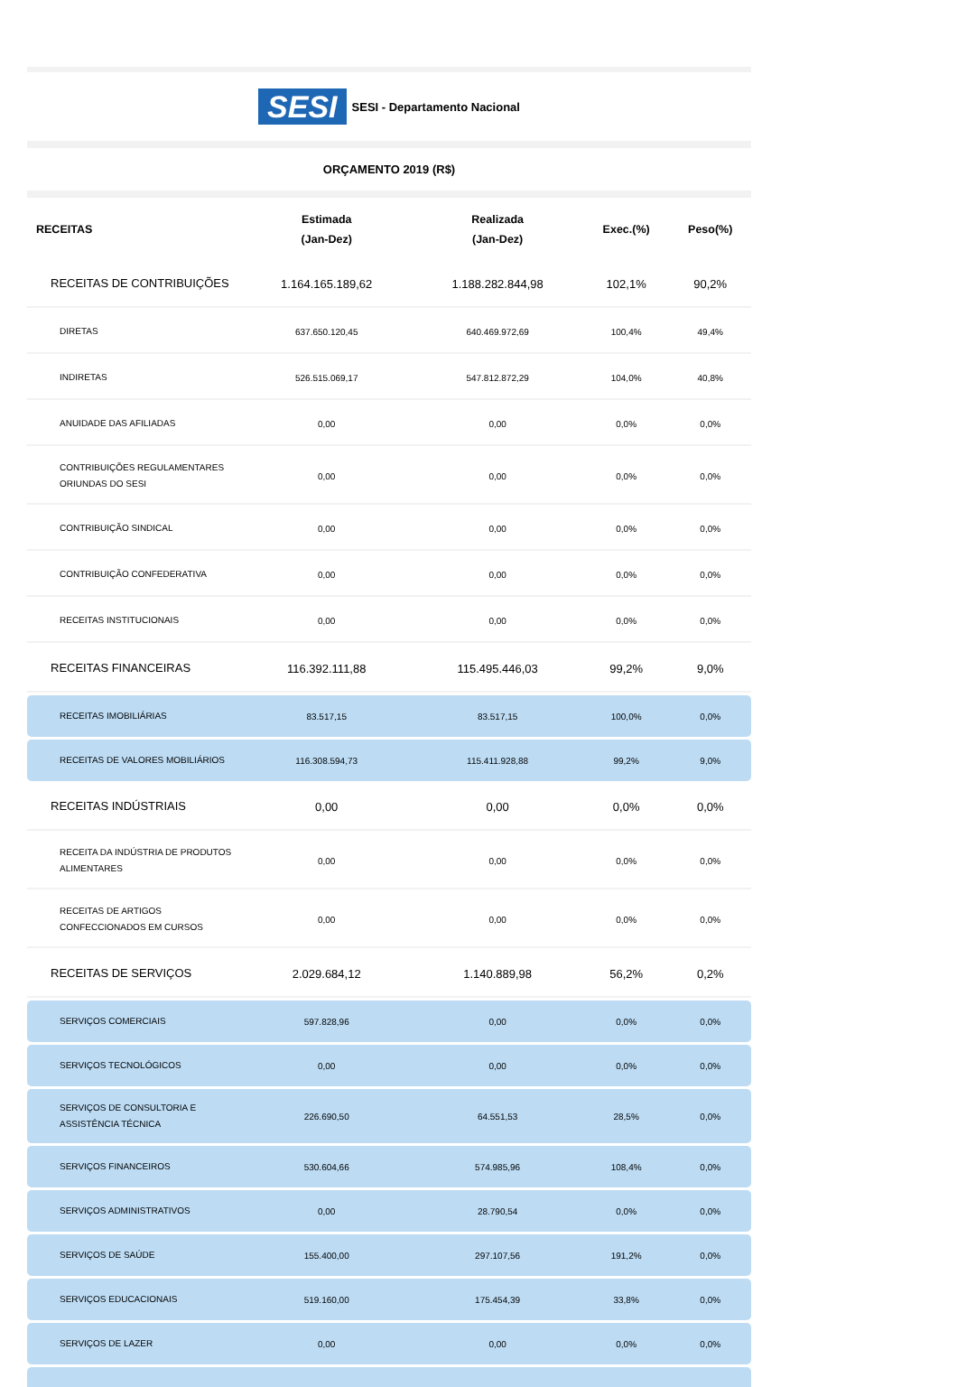SESI SESI - Departamento Nacional
ORÇAMENTO 2019 (R$)
| RECEITAS | Estimada (Jan-Dez) | Realizada (Jan-Dez) | Exec.(%) | Peso(%) |
| --- | --- | --- | --- | --- |
| RECEITAS DE CONTRIBUIÇÕES | 1.164.165.189,62 | 1.188.282.844,98 | 102,1% | 90,2% |
| DIRETAS | 637.650.120,45 | 640.469.972,69 | 100,4% | 49,4% |
| INDIRETAS | 526.515.069,17 | 547.812.872,29 | 104,0% | 40,8% |
| ANUIDADE DAS AFILIADAS | 0,00 | 0,00 | 0,0% | 0,0% |
| CONTRIBUIÇÕES REGULAMENTARES ORIUNDAS DO SESI | 0,00 | 0,00 | 0,0% | 0,0% |
| CONTRIBUIÇÃO SINDICAL | 0,00 | 0,00 | 0,0% | 0,0% |
| CONTRIBUIÇÃO CONFEDERATIVA | 0,00 | 0,00 | 0,0% | 0,0% |
| RECEITAS INSTITUCIONAIS | 0,00 | 0,00 | 0,0% | 0,0% |
| RECEITAS FINANCEIRAS | 116.392.111,88 | 115.495.446,03 | 99,2% | 9,0% |
| RECEITAS IMOBILIÁRIAS | 83.517,15 | 83.517,15 | 100,0% | 0,0% |
| RECEITAS DE VALORES MOBILIÁRIOS | 116.308.594,73 | 115.411.928,88 | 99,2% | 9,0% |
| RECEITAS INDÚSTRIAIS | 0,00 | 0,00 | 0,0% | 0,0% |
| RECEITA DA INDÚSTRIA DE PRODUTOS ALIMENTARES | 0,00 | 0,00 | 0,0% | 0,0% |
| RECEITAS DE ARTIGOS CONFECCIONADOS EM CURSOS | 0,00 | 0,00 | 0,0% | 0,0% |
| RECEITAS DE SERVIÇOS | 2.029.684,12 | 1.140.889,98 | 56,2% | 0,2% |
| SERVIÇOS COMERCIAIS | 597.828,96 | 0,00 | 0,0% | 0,0% |
| SERVIÇOS TECNOLÓGICOS | 0,00 | 0,00 | 0,0% | 0,0% |
| SERVIÇOS DE CONSULTORIA E ASSISTÊNCIA TÉCNICA | 226.690,50 | 64.551,53 | 28,5% | 0,0% |
| SERVIÇOS FINANCEIROS | 530.604,66 | 574.985,96 | 108,4% | 0,0% |
| SERVIÇOS ADMINISTRATIVOS | 0,00 | 28.790,54 | 0,0% | 0,0% |
| SERVIÇOS DE SAÚDE | 155.400,00 | 297.107,56 | 191,2% | 0,0% |
| SERVIÇOS EDUCACIONAIS | 519.160,00 | 175.454,39 | 33,8% | 0,0% |
| SERVIÇOS DE LAZER | 0,00 | 0,00 | 0,0% | 0,0% |